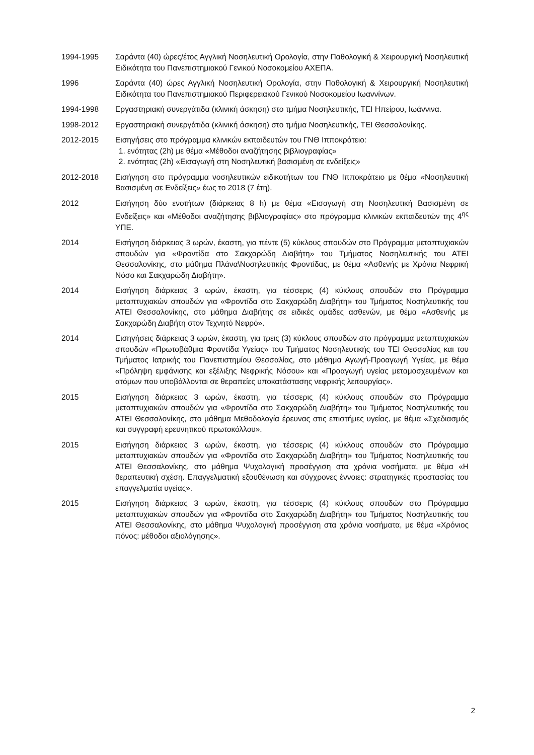1994-1995 Σαράντα (40) ώρες/έτος Αγγλική Νοσηλευτική Ορολογία, στην Παθολογική & Χειρουργική Νοσηλευτική Ειδικότητα του Πανεπιστημιακού Γενικού Νοσοκομείου ΑΧΕΠΑ.
1996 Σαράντα (40) ώρες Αγγλική Νοσηλευτική Ορολογία, στην Παθολογική & Χειρουργική Νοσηλευτική Ειδικότητα του Πανεπιστημιακού Περιφερειακού Γενικού Νοσοκομείου Ιωαννίνων.
1994-1998 Εργαστηριακή συνεργάτιδα (κλινική άσκηση) στο τμήμα Νοσηλευτικής, ΤΕΙ Ηπείρου, Ιωάννινα.
1998-2012 Εργαστηριακή συνεργάτιδα (κλινική άσκηση) στο τμήμα Νοσηλευτικής, ΤΕΙ Θεσσαλονίκης.
2012-2015 Εισηγήσεις στο πρόγραμμα κλινικών εκπαιδευτών του ΓΝΘ Ιπποκράτειο:
1. ενότητας (2h) με θέμα «Μέθοδοι αναζήτησης βιβλιογραφίας»
2. ενότητας (2h) «Εισαγωγή στη Νοσηλευτική βασισμένη σε ενδείξεις»
2012-2018 Εισήγηση στο πρόγραμμα νοσηλευτικών ειδικοτήτων του ΓΝΘ Ιπποκράτειο με θέμα «Νοσηλευτική Βασισμένη σε Ενδείξεις» έως το 2018 (7 έτη).
2012 Εισήγηση δύο ενοτήτων (διάρκειας 8 h) με θέμα «Εισαγωγή στη Νοσηλευτική Βασισμένη σε Ενδείξεις» και «Μέθοδοι αναζήτησης βιβλιογραφίας» στο πρόγραμμα κλινικών εκπαιδευτών της 4<sup>ης</sup> ΥΠΕ.
2014 Εισήγηση διάρκειας 3 ωρών, έκαστη, για πέντε (5) κύκλους σπουδών στο Πρόγραμμα μεταπτυχιακών σπουδών για «Φροντίδα στο Σακχαρώδη Διαβήτη» του Τμήματος Νοσηλευτικής του ΑΤΕΙ Θεσσαλονίκης, στο μάθημα Πλάνα\Νοσηλευτικής Φροντίδας, με θέμα «Ασθενής με Χρόνια Νεφρική Νόσο και Σακχαρώδη Διαβήτη».
2014 Εισήγηση διάρκειας 3 ωρών, έκαστη, για τέσσερις (4) κύκλους σπουδών στο Πρόγραμμα μεταπτυχιακών σπουδών για «Φροντίδα στο Σακχαρώδη Διαβήτη» του Τμήματος Νοσηλευτικής του ΑΤΕΙ Θεσσαλονίκης, στο μάθημα Διαβήτης σε ειδικές ομάδες ασθενών, με θέμα «Ασθενής με Σακχαρώδη Διαβήτη στον Τεχνητό Νεφρό».
2014 Εισηγήσεις διάρκειας 3 ωρών, έκαστη, για τρεις (3) κύκλους σπουδών στο πρόγραμμα μεταπτυχιακών σπουδών «Πρωτοβάθμια Φροντίδα Υγείας» του Τμήματος Νοσηλευτικής του ΤΕΙ Θεσσαλίας και του Τμήματος Ιατρικής του Πανεπιστημίου Θεσσαλίας, στο μάθημα Αγωγή-Προαγωγή Υγείας, με θέμα «Πρόληψη εμφάνισης και εξέλιξης Νεφρικής Νόσου» και «Προαγωγή υγείας μεταμοσχευμένων και ατόμων που υποβάλλονται σε θεραπείες υποκατάστασης νεφρικής λειτουργίας».
2015 Εισήγηση διάρκειας 3 ωρών, έκαστη, για τέσσερις (4) κύκλους σπουδών στο Πρόγραμμα μεταπτυχιακών σπουδών για «Φροντίδα στο Σακχαρώδη Διαβήτη» του Τμήματος Νοσηλευτικής του ΑΤΕΙ Θεσσαλονίκης, στο μάθημα Μεθοδολογία έρευνας στις επιστήμες υγείας, με θέμα «Σχεδιασμός και συγγραφή ερευνητικού πρωτοκόλλου».
2015 Εισήγηση διάρκειας 3 ωρών, έκαστη, για τέσσερις (4) κύκλους σπουδών στο Πρόγραμμα μεταπτυχιακών σπουδών για «Φροντίδα στο Σακχαρώδη Διαβήτη» του Τμήματος Νοσηλευτικής του ΑΤΕΙ Θεσσαλονίκης, στο μάθημα Ψυχολογική προσέγγιση στα χρόνια νοσήματα, με θέμα «Η θεραπευτική σχέση. Επαγγελματική εξουθένωση και σύγχρονες έννοιες: στρατηγικές προστασίας του επαγγελματία υγείας».
2015 Εισήγηση διάρκειας 3 ωρών, έκαστη, για τέσσερις (4) κύκλους σπουδών στο Πρόγραμμα μεταπτυχιακών σπουδών για «Φροντίδα στο Σακχαρώδη Διαβήτη» του Τμήματος Νοσηλευτικής του ΑΤΕΙ Θεσσαλονίκης, στο μάθημα Ψυχολογική προσέγγιση στα χρόνια νοσήματα, με θέμα «Χρόνιος πόνος: μέθοδοι αξιολόγησης».
2